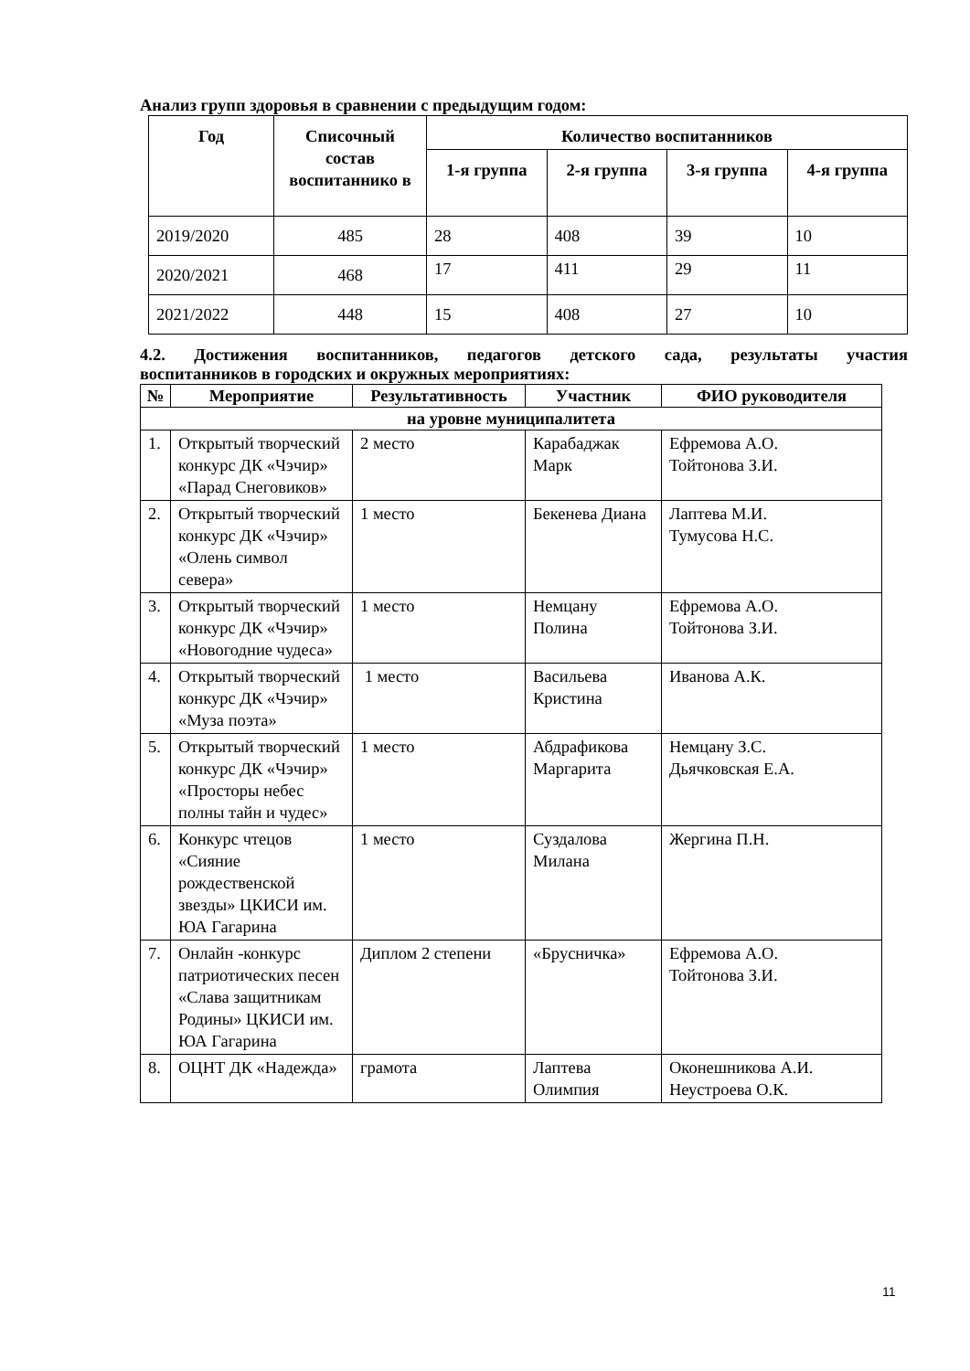Анализ групп здоровья в сравнении с предыдущим годом:
| Год | Списочный состав воспитаннико в | Количество воспитанников | | | |
| --- | --- | --- | --- | --- | --- |
| | | 1-я группа | 2-я группа | 3-я группа | 4-я группа |
| 2019/2020 | 485 | 28 | 408 | 39 | 10 |
| 2020/2021 | 468 | 17 | 411 | 29 | 11 |
| 2021/2022 | 448 | 15 | 408 | 27 | 10 |
4.2. Достижения воспитанников, педагогов детского сада, результаты участия
воспитанников в городских и окружных мероприятиях:
| № | Мероприятие | Результативность | Участник | ФИО руководителя |
| --- | --- | --- | --- | --- |
| на уровне муниципалитета | | | | |
| 1. | Открытый творческий конкурс ДК «Чэчир» «Парад Снеговиков» | 2 место | Карабаджак Марк | Ефремова А.О. Тойтонова З.И. |
| 2. | Открытый творческий конкурс ДК «Чэчир» «Олень символ севера» | 1 место | Бекенева Диана | Лаптева М.И. Тумусова Н.С. |
| 3. | Открытый творческий конкурс ДК «Чэчир» «Новогодние чудеса» | 1 место | Немцану Полина | Ефремова А.О. Тойтонова З.И. |
| 4. | Открытый творческий конкурс ДК «Чэчир» «Муза поэта» | 1 место | Васильева Кристина | Иванова А.К. |
| 5. | Открытый творческий конкурс ДК «Чэчир» «Просторы небес полны тайн и чудес» | 1 место | Абдрафикова Маргарита | Немцану З.С. Дьячковская Е.А. |
| 6. | Конкурс чтецов «Сияние рождественской звезды» ЦКИСИ им. ЮА Гагарина | 1 место | Суздалова Милана | Жергина П.Н. |
| 7. | Онлайн -конкурс патриотических песен «Слава защитникам Родины» ЦКИСИ им. ЮА Гагарина | Диплом 2 степени | «Брусничка» | Ефремова А.О. Тойтонова З.И. |
| 8. | ОЦНТ ДК «Надежда» | грамота | Лаптева Олимпия | Оконешникова А.И. Неустроева О.К. |
11